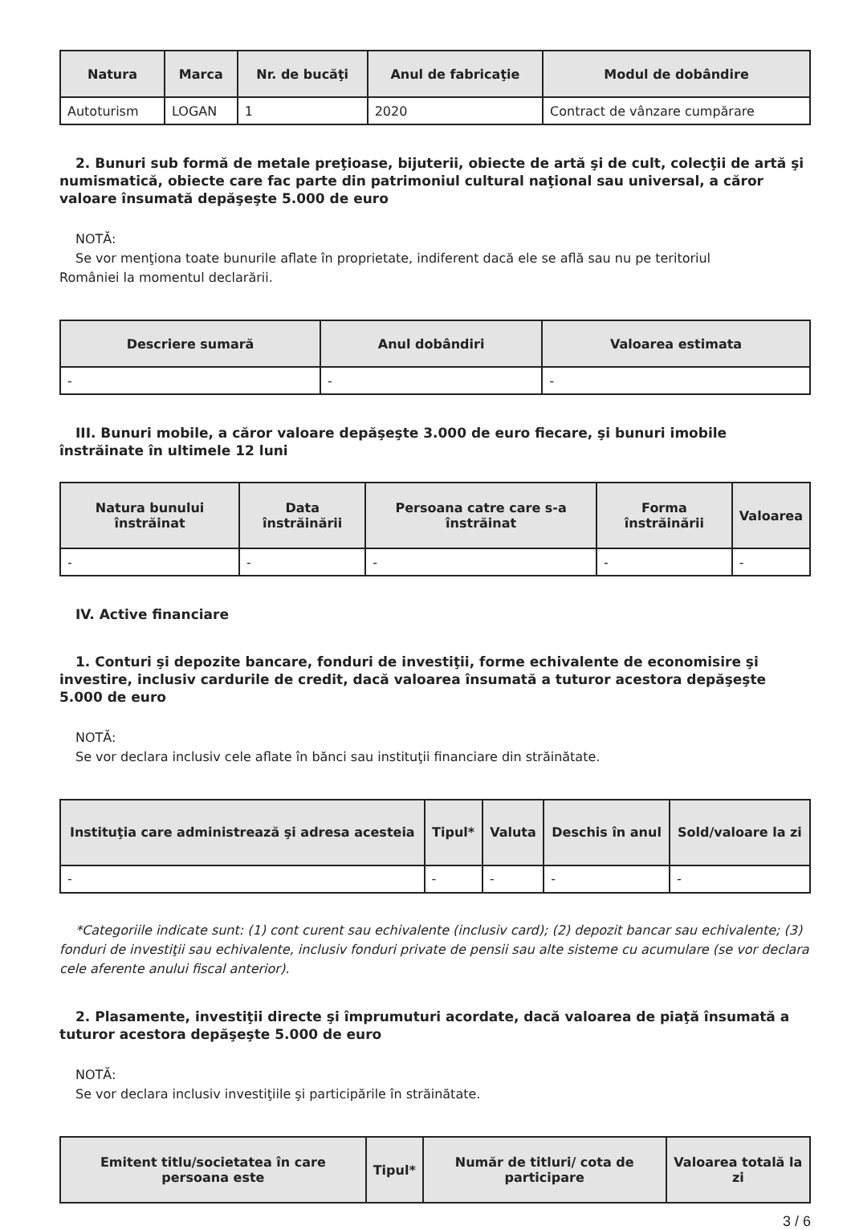| Natura | Marca | Nr. de bucăţi | Anul de fabricaţie | Modul de dobândire |
| --- | --- | --- | --- | --- |
| Autoturism | LOGAN | 1 | 2020 | Contract de vânzare cumpărare |
2. Bunuri sub formă de metale preţioase, bijuterii, obiecte de artă şi de cult, colecţii de artă şi numismatică, obiecte care fac parte din patrimoniul cultural naţional sau universal, a căror valoare însumată depăşeşte 5.000 de euro
NOTĂ:
Se vor menţiona toate bunurile aflate în proprietate, indiferent dacă ele se află sau nu pe teritoriul
României la momentul declarării.
| Descriere sumară | Anul dobândiri | Valoarea estimata |
| --- | --- | --- |
| - | - | - |
III. Bunuri mobile, a căror valoare depăşeşte 3.000 de euro fiecare, şi bunuri imobile înstrăinate în ultimele 12 luni
| Natura bunului înstrăinat | Data înstrăinării | Persoana catre care s-a înstrăinat | Forma înstrăinării | Valoarea |
| --- | --- | --- | --- | --- |
| - | - | - | - | - |
IV. Active financiare
1. Conturi şi depozite bancare, fonduri de investiţii, forme echivalente de economisire şi investire, inclusiv cardurile de credit, dacă valoarea însumată a tuturor acestora depăşeşte 5.000 de euro
NOTĂ:
Se vor declara inclusiv cele aflate în bănci sau instituţii financiare din străinătate.
| Instituţia care administrează şi adresa acesteia | Tipul* | Valuta | Deschis în anul | Sold/valoare la zi |
| --- | --- | --- | --- | --- |
| - | - | - | - | - |
*Categoriile indicate sunt: (1) cont curent sau echivalente (inclusiv card); (2) depozit bancar sau echivalente; (3) fonduri de investiţii sau echivalente, inclusiv fonduri private de pensii sau alte sisteme cu acumulare (se vor declara cele aferente anului fiscal anterior).
2. Plasamente, investiţii directe şi împrumuturi acordate, dacă valoarea de piaţă însumată a tuturor acestora depăşeşte 5.000 de euro
NOTĂ:
Se vor declara inclusiv investiţiile şi participările în străinătate.
| Emitent titlu/societatea în care persoana este | Tipul* | Număr de titluri/ cota de participare | Valoarea totală la zi |
| --- | --- | --- | --- |
3 / 6